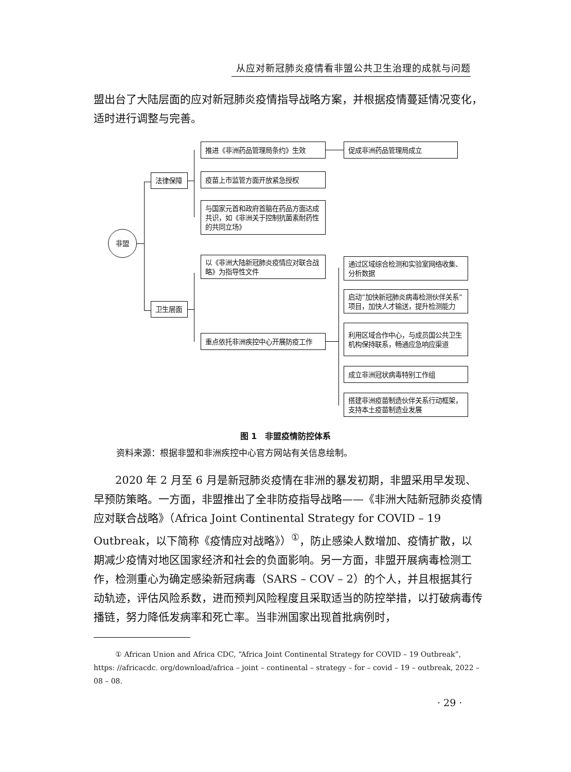从应对新冠肺炎疫情看非盟公共卫生治理的成就与问题
盟出台了大陆层面的应对新冠肺炎疫情指导战略方案，并根据疫情蔓延情况变化，适时进行调整与完善。
非盟
法律保障
卫生层面
推进《非洲药品管理局条约》生效 促成非洲药品管理局成立
疫苗上市监管方面开放紧急授权
与国家元首和政府首脑在药品方面达成共识，如《非洲关于控制抗菌素耐药性的共同立场》
以《非洲大陆新冠肺炎疫情应对联合战略》为指导性文件
重点依托非洲疾控中心开展防疫工作
通过区域综合检测和实验室网络收集、分析数据
启动“加快新冠肺炎病毒检测伙伴关系”项目，加快人才输送，提升检测能力
利用区域合作中心，与成员国公共卫生机构保持联系，畅通应急响应渠道
成立非洲冠状病毒特别工作组
搭建非洲疫苗制造伙伴关系行动框架，支持本土疫苗制造业发展
图 1　非盟疫情防控体系
资料来源：根据非盟和非洲疾控中心官方网站有关信息绘制。
2020 年 2 月至 6 月是新冠肺炎疫情在非洲的暴发初期，非盟采用早发现、早预防策略。一方面，非盟推出了全非防疫指导战略——《非洲大陆新冠肺炎疫情应对联合战略》（Africa Joint Continental Strategy for COVID – 19 Outbreak，以下简称《疫情应对战略》）<sup>①</sup>，防止感染人数增加、疫情扩散，以期减少疫情对地区国家经济和社会的负面影响。另一方面，非盟开展病毒检测工作，检测重心为确定感染新冠病毒（SARS – COV – 2）的个人，并且根据其行动轨迹，评估风险系数，进而预判风险程度且采取适当的防控举措，以打破病毒传播链，努力降低发病率和死亡率。当非洲国家出现首批病例时，
① African Union and Africa CDC, “Africa Joint Continental Strategy for COVID – 19 Outbreak”, https: //africacdc. org/download/africa – joint – continental – strategy – for – covid – 19 – outbreak, 2022 – 08 – 08.
· 29 ·